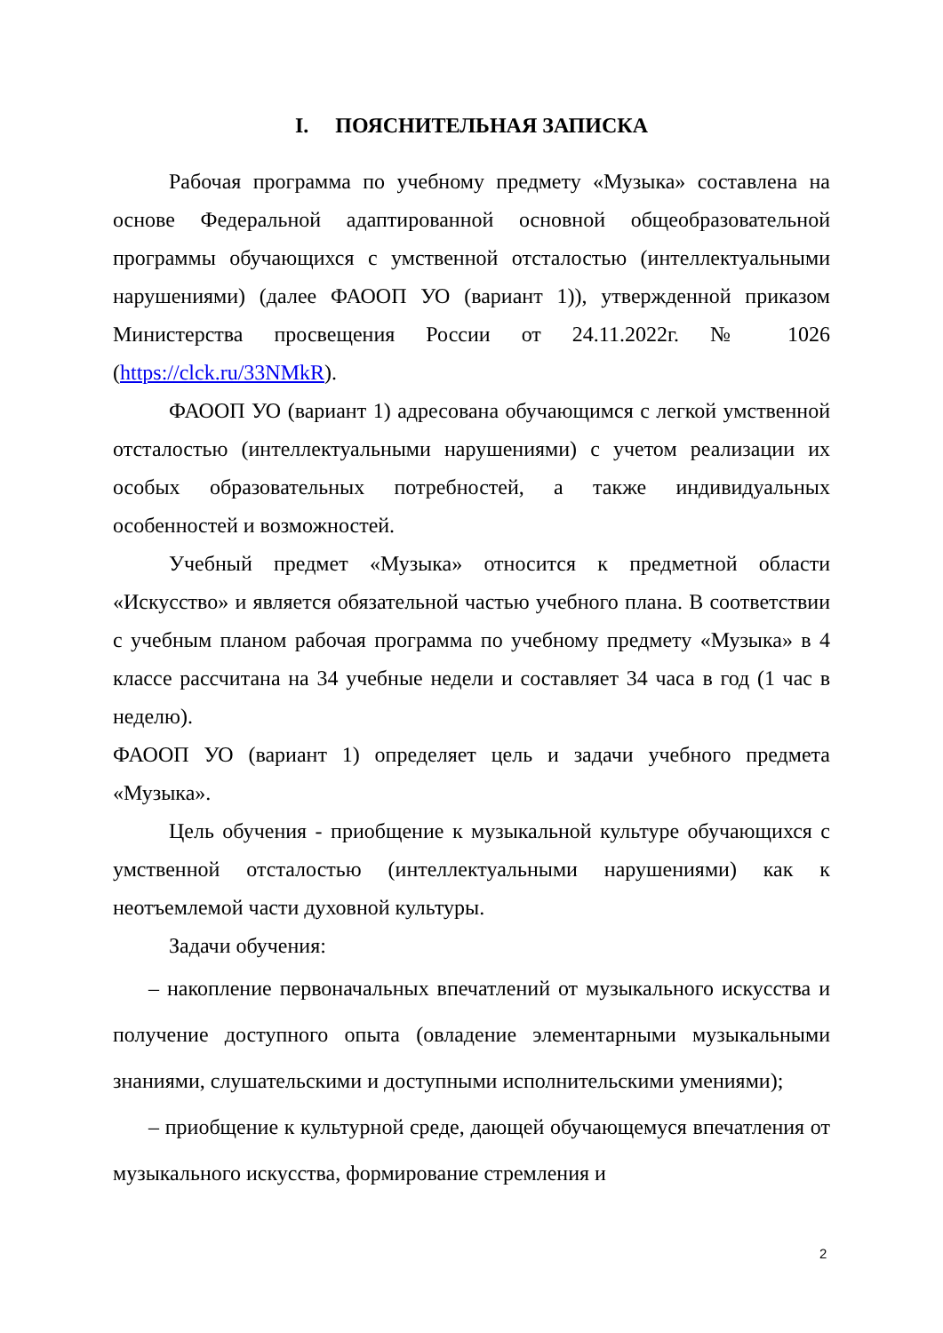I. ПОЯСНИТЕЛЬНАЯ ЗАПИСКА
Рабочая программа по учебному предмету «Музыка» составлена на основе Федеральной адаптированной основной общеобразовательной программы обучающихся с умственной отсталостью (интеллектуальными нарушениями) (далее ФАООП УО (вариант 1)), утвержденной приказом Министерства просвещения России от 24.11.2022г. № 1026 (https://clck.ru/33NMkR).
ФАООП УО (вариант 1) адресована обучающимся с легкой умственной отсталостью (интеллектуальными нарушениями) с учетом реализации их особых образовательных потребностей, а также индивидуальных особенностей и возможностей.
Учебный предмет «Музыка» относится к предметной области «Искусство» и является обязательной частью учебного плана. В соответствии с учебным планом рабочая программа по учебному предмету «Музыка» в 4 классе рассчитана на 34 учебные недели и составляет 34 часа в год (1 час в неделю).
ФАООП УО (вариант 1) определяет цель и задачи учебного предмета «Музыка».
Цель обучения - приобщение к музыкальной культуре обучающихся с умственной отсталостью (интеллектуальными нарушениями) как к неотъемлемой части духовной культуры.
Задачи обучения:
– накопление первоначальных впечатлений от музыкального искусства и получение доступного опыта (овладение элементарными музыкальными знаниями, слушательскими и доступными исполнительскими умениями);
– приобщение к культурной среде, дающей обучающемуся впечатления от музыкального искусства, формирование стремления и
2